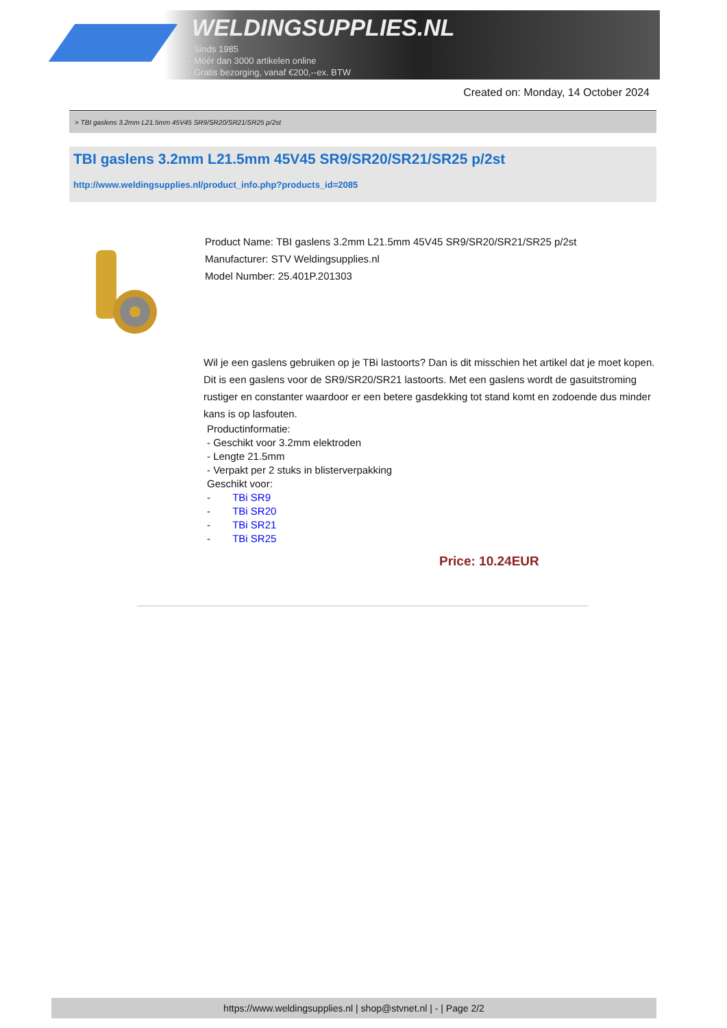WELDINGSUPPLIES.NL
- Sinds 1985
- Méér dan 3000 artikelen online
- Gratis bezorging, vanaf €200,--ex. BTW
Created on: Monday, 14 October 2024
> TBI gaslens 3.2mm L21.5mm 45V45 SR9/SR20/SR21/SR25 p/2st
TBI gaslens 3.2mm L21.5mm 45V45 SR9/SR20/SR21/SR25 p/2st
http://www.weldingsupplies.nl/product_info.php?products_id=2085
Product Name: TBI gaslens 3.2mm L21.5mm 45V45 SR9/SR20/SR21/SR25 p/2st
Manufacturer: STV Weldingsupplies.nl
Model Number: 25.401P.201303
Wil je een gaslens gebruiken op je TBi lastoorts? Dan is dit misschien het artikel dat je moet kopen. Dit is een gaslens voor de SR9/SR20/SR21 lastoorts. Met een gaslens wordt de gasuitstroming rustiger en constanter waardoor er een betere gasdekking tot stand komt en zodoende dus minder kans is op lasfouten.
Productinformatie:
- Geschikt voor 3.2mm elektroden
- Lengte 21.5mm
- Verpakt per 2 stuks in blisterverpakking
Geschikt voor:
- TBi SR9
- TBi SR20
- TBi SR21
- TBi SR25
Price: 10.24EUR
https://www.weldingsupplies.nl | shop@stvnet.nl | - | Page 2/2